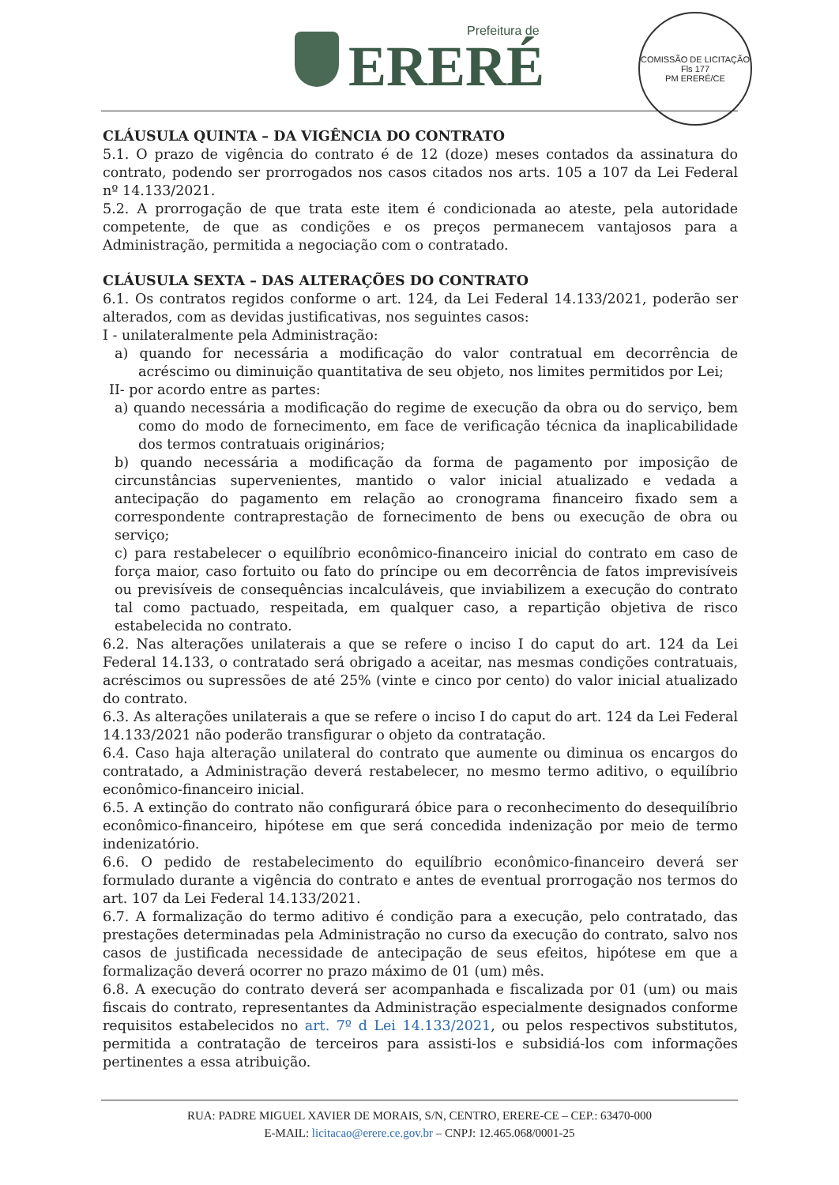Prefeitura de
ERERÉ
COMISSÃO DE LICITAÇÃO
Fls 177
PM ERERÉ/CE
CLÁUSULA QUINTA – DA VIGÊNCIA DO CONTRATO
5.1. O prazo de vigência do contrato é de 12 (doze) meses contados da assinatura do contrato, podendo ser prorrogados nos casos citados nos arts. 105 a 107 da Lei Federal nº 14.133/2021.
5.2. A prorrogação de que trata este item é condicionada ao ateste, pela autoridade competente, de que as condições e os preços permanecem vantajosos para a Administração, permitida a negociação com o contratado.
CLÁUSULA SEXTA – DAS ALTERAÇÕES DO CONTRATO
6.1. Os contratos regidos conforme o art. 124, da Lei Federal 14.133/2021, poderão ser alterados, com as devidas justificativas, nos seguintes casos:
I - unilateralmente pela Administração:
a) quando for necessária a modificação do valor contratual em decorrência de acréscimo ou diminuição quantitativa de seu objeto, nos limites permitidos por Lei;
II- por acordo entre as partes:
a) quando necessária a modificação do regime de execução da obra ou do serviço, bem como do modo de fornecimento, em face de verificação técnica da inaplicabilidade dos termos contratuais originários;
b) quando necessária a modificação da forma de pagamento por imposição de circunstâncias supervenientes, mantido o valor inicial atualizado e vedada a antecipação do pagamento em relação ao cronograma financeiro fixado sem a correspondente contraprestação de fornecimento de bens ou execução de obra ou serviço;
c) para restabelecer o equilíbrio econômico-financeiro inicial do contrato em caso de força maior, caso fortuito ou fato do príncipe ou em decorrência de fatos imprevisíveis ou previsíveis de consequências incalculáveis, que inviabilizem a execução do contrato tal como pactuado, respeitada, em qualquer caso, a repartição objetiva de risco estabelecida no contrato.
6.2. Nas alterações unilaterais a que se refere o inciso I do caput do art. 124 da Lei Federal 14.133, o contratado será obrigado a aceitar, nas mesmas condições contratuais, acréscimos ou supressões de até 25% (vinte e cinco por cento) do valor inicial atualizado do contrato.
6.3. As alterações unilaterais a que se refere o inciso I do caput do art. 124 da Lei Federal 14.133/2021 não poderão transfigurar o objeto da contratação.
6.4. Caso haja alteração unilateral do contrato que aumente ou diminua os encargos do contratado, a Administração deverá restabelecer, no mesmo termo aditivo, o equilíbrio econômico-financeiro inicial.
6.5. A extinção do contrato não configurará óbice para o reconhecimento do desequilíbrio econômico-financeiro, hipótese em que será concedida indenização por meio de termo indenizatório.
6.6. O pedido de restabelecimento do equilíbrio econômico-financeiro deverá ser formulado durante a vigência do contrato e antes de eventual prorrogação nos termos do art. 107 da Lei Federal 14.133/2021.
6.7. A formalização do termo aditivo é condição para a execução, pelo contratado, das prestações determinadas pela Administração no curso da execução do contrato, salvo nos casos de justificada necessidade de antecipação de seus efeitos, hipótese em que a formalização deverá ocorrer no prazo máximo de 01 (um) mês.
6.8. A execução do contrato deverá ser acompanhada e fiscalizada por 01 (um) ou mais fiscais do contrato, representantes da Administração especialmente designados conforme requisitos estabelecidos no art. 7º d Lei 14.133/2021, ou pelos respectivos substitutos, permitida a contratação de terceiros para assisti-los e subsidiá-los com informações pertinentes a essa atribuição.
RUA: PADRE MIGUEL XAVIER DE MORAIS, S/N, CENTRO, ERERE-CE – CEP.: 63470-000
E-MAIL: licitacao@erere.ce.gov.br – CNPJ: 12.465.068/0001-25